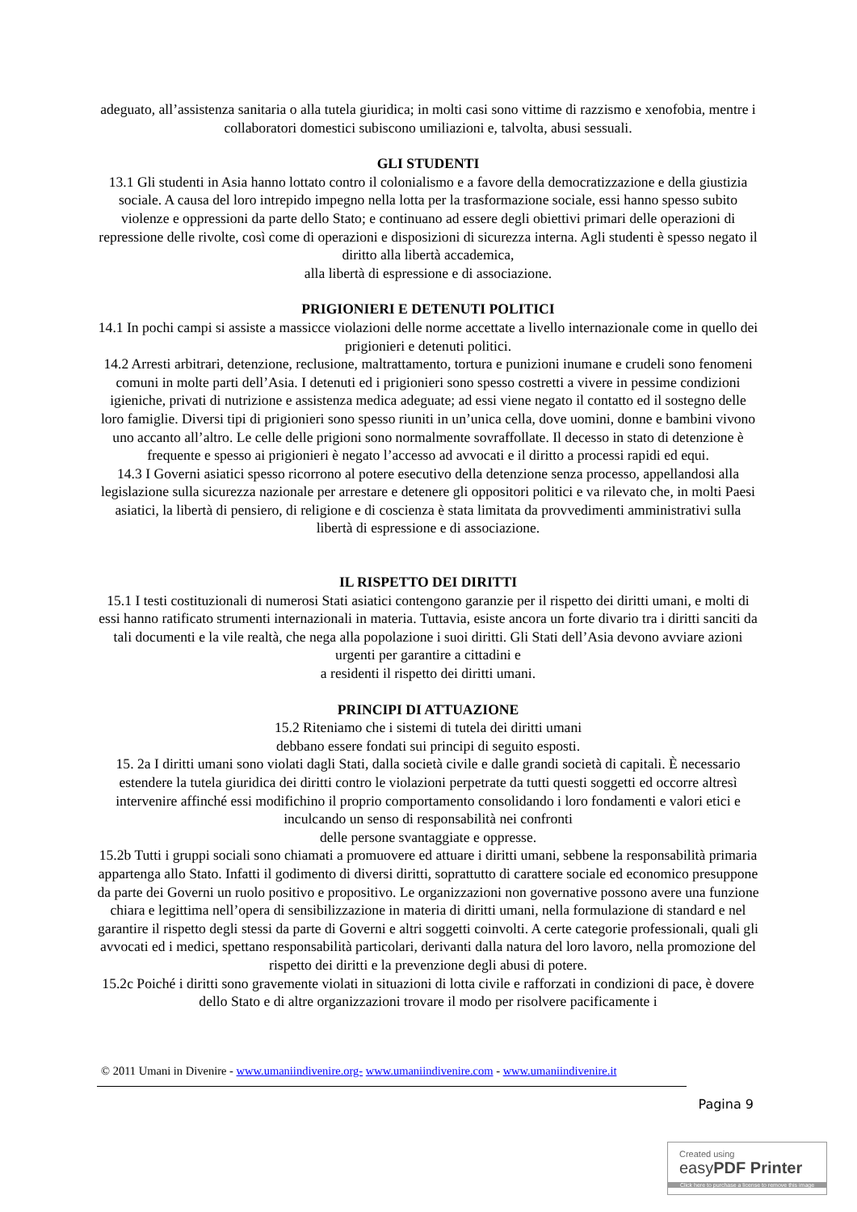adeguato, all’assistenza sanitaria o alla tutela giuridica; in molti casi sono vittime di razzismo e xenofobia, mentre i collaboratori domestici subiscono umiliazioni e, talvolta, abusi sessuali.
GLI STUDENTI
13.1 Gli studenti in Asia hanno lottato contro il colonialismo e a favore della democratizzazione e della giustizia sociale. A causa del loro intrepido impegno nella lotta per la trasformazione sociale, essi hanno spesso subito violenze e oppressioni da parte dello Stato; e continuano ad essere degli obiettivi primari delle operazioni di repressione delle rivolte, così come di operazioni e disposizioni di sicurezza interna. Agli studenti è spesso negato il diritto alla libertà accademica,
alla libertà di espressione e di associazione.
PRIGIONIERI E DETENUTI POLITICI
14.1 In pochi campi si assiste a massicce violazioni delle norme accettate a livello internazionale come in quello dei prigionieri e detenuti politici.
14.2 Arresti arbitrari, detenzione, reclusione, maltrattamento, tortura e punizioni inumane e crudeli sono fenomeni comuni in molte parti dell’Asia. I detenuti ed i prigionieri sono spesso costretti a vivere in pessime condizioni igieniche, privati di nutrizione e assistenza medica adeguate; ad essi viene negato il contatto ed il sostegno delle loro famiglie. Diversi tipi di prigionieri sono spesso riuniti in un’unica cella, dove uomini, donne e bambini vivono uno accanto all’altro. Le celle delle prigioni sono normalmente sovraffollate. Il decesso in stato di detenzione è frequente e spesso ai prigionieri è negato l’accesso ad avvocati e il diritto a processi rapidi ed equi.
14.3 I Governi asiatici spesso ricorrono al potere esecutivo della detenzione senza processo, appellandosi alla legislazione sulla sicurezza nazionale per arrestare e detenere gli oppositori politici e va rilevato che, in molti Paesi asiatici, la libertà di pensiero, di religione e di coscienza è stata limitata da provvedimenti amministrativi sulla libertà di espressione e di associazione.
IL RISPETTO DEI DIRITTI
15.1 I testi costituzionali di numerosi Stati asiatici contengono garanzie per il rispetto dei diritti umani, e molti di essi hanno ratificato strumenti internazionali in materia. Tuttavia, esiste ancora un forte divario tra i diritti sanciti da tali documenti e la vile realtà, che nega alla popolazione i suoi diritti. Gli Stati dell’Asia devono avviare azioni urgenti per garantire a cittadini e
a residenti il rispetto dei diritti umani.
PRINCIPI DI ATTUAZIONE
15.2 Riteniamo che i sistemi di tutela dei diritti umani
debbano essere fondati sui principi di seguito esposti.
15. 2a I diritti umani sono violati dagli Stati, dalla società civile e dalle grandi società di capitali. È necessario estendere la tutela giuridica dei diritti contro le violazioni perpetrate da tutti questi soggetti ed occorre altresì intervenire affinché essi modifichino il proprio comportamento consolidando i loro fondamenti e valori etici e inculcando un senso di responsabilità nei confronti
delle persone svantaggiate e oppresse.
15.2b Tutti i gruppi sociali sono chiamati a promuovere ed attuare i diritti umani, sebbene la responsabilità primaria appartenga allo Stato. Infatti il godimento di diversi diritti, soprattutto di carattere sociale ed economico presuppone da parte dei Governi un ruolo positivo e propositivo. Le organizzazioni non governative possono avere una funzione chiara e legittima nell’opera di sensibilizzazione in materia di diritti umani, nella formulazione di standard e nel garantire il rispetto degli stessi da parte di Governi e altri soggetti coinvolti. A certe categorie professionali, quali gli avvocati ed i medici, spettano responsabilità particolari, derivanti dalla natura del loro lavoro, nella promozione del rispetto dei diritti e la prevenzione degli abusi di potere.
15.2c Poiché i diritti sono gravemente violati in situazioni di lotta civile e rafforzati in condizioni di pace, è dovere dello Stato e di altre organizzazioni trovare il modo per risolvere pacificamente i
© 2011 Umani in Divenire - www.umaniindivenire.org- www.umaniindivenire.com - www.umaniindivenire.it
Pagina 9
Created using
easyPDF Printer
Click here to purchase a license to remove this image